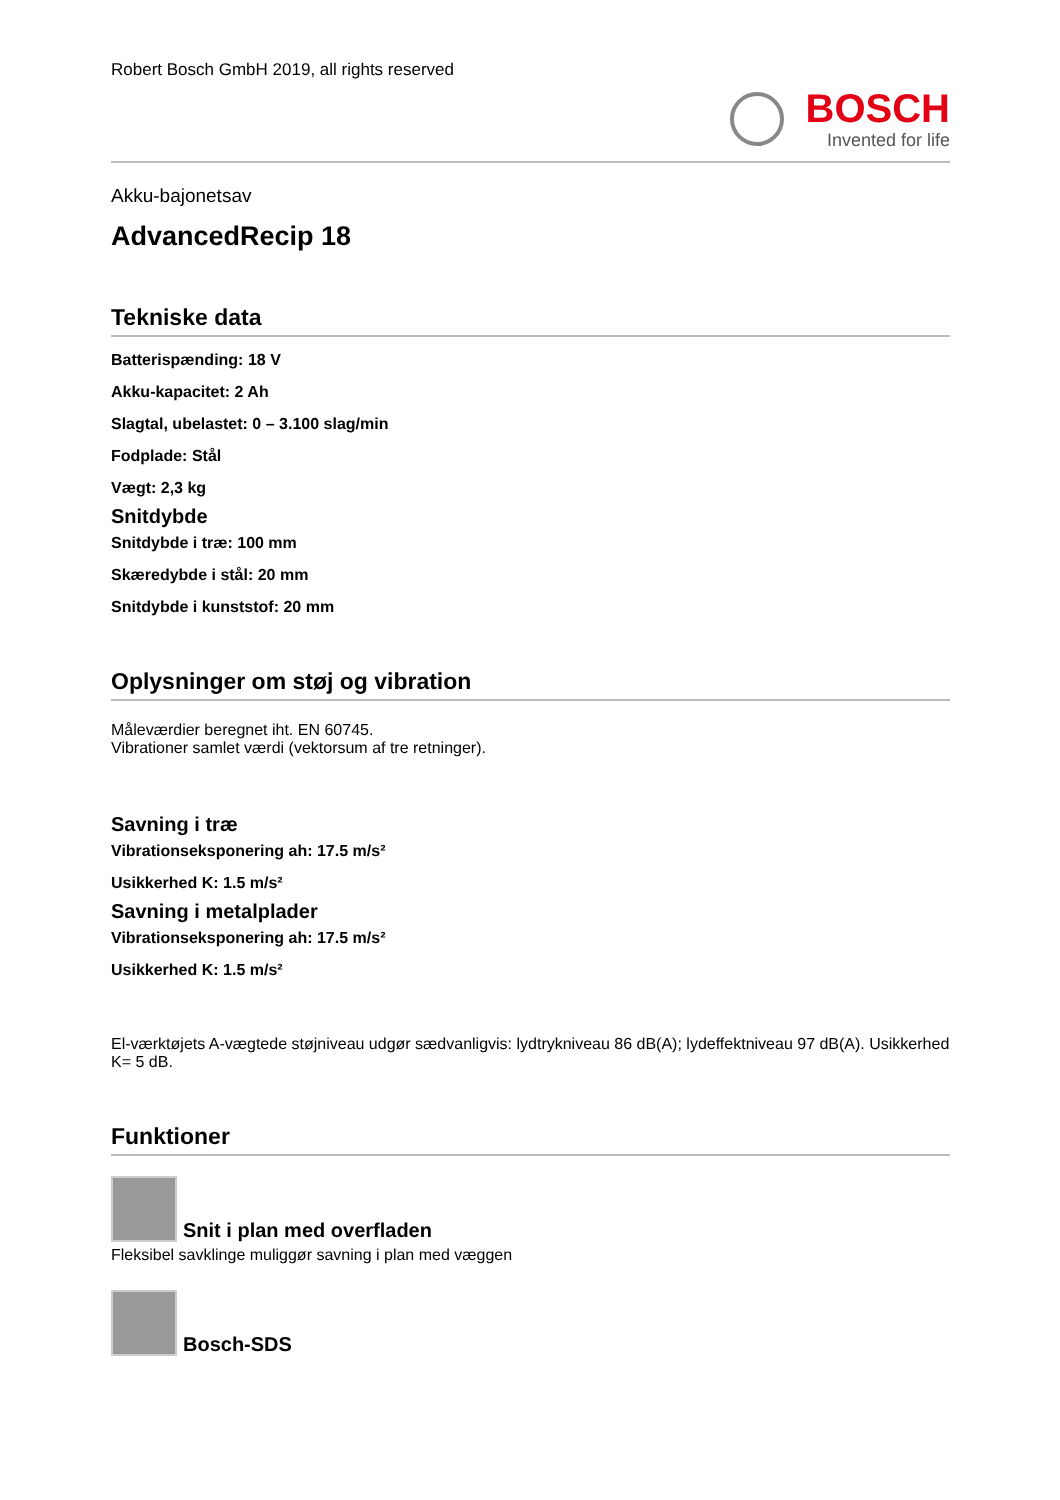Robert Bosch GmbH 2019, all rights reserved
BOSCH
Invented for life
Akku-bajonetsav
AdvancedRecip 18
Tekniske data
Batterispænding: 18 V
Akku-kapacitet: 2 Ah
Slagtal, ubelastet: 0 – 3.100 slag/min
Fodplade: Stål
Vægt: 2,3 kg
Snitdybde
Snitdybde i træ: 100 mm
Skæredybde i stål: 20 mm
Snitdybde i kunststof: 20 mm
Oplysninger om støj og vibration
Måleværdier beregnet iht. EN 60745.
Vibrationer samlet værdi (vektorsum af tre retninger).
Savning i træ
Vibrationseksponering ah: 17.5 m/s²
Usikkerhed K: 1.5 m/s²
Savning i metalplader
Vibrationseksponering ah: 17.5 m/s²
Usikkerhed K: 1.5 m/s²
El-værktøjets A-vægtede støjniveau udgør sædvanligvis: lydtrykniveau 86 dB(A); lydeffektniveau 97 dB(A). Usikkerhed K= 5 dB.
Funktioner
Snit i plan med overfladen
Fleksibel savklinge muliggør savning i plan med væggen
Bosch-SDS